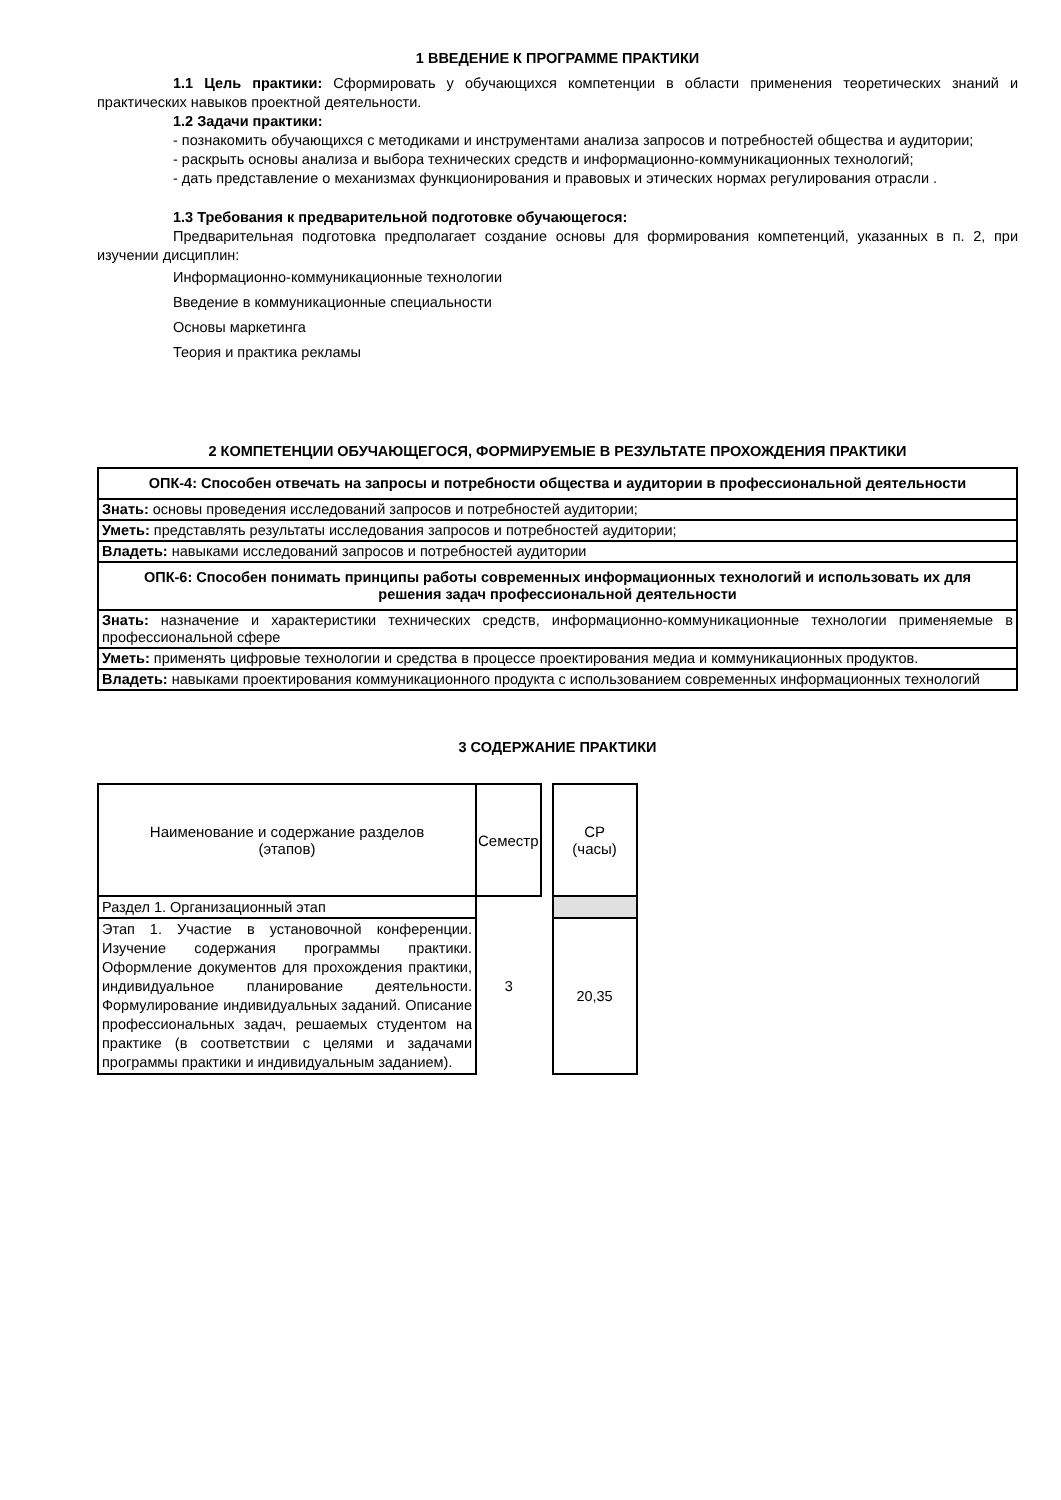1 ВВЕДЕНИЕ К ПРОГРАММЕ ПРАКТИКИ
1.1 Цель практики: Сформировать у обучающихся компетенции в области применения теоретических знаний и практических навыков проектной деятельности.
1.2 Задачи практики:
- познакомить обучающихся с методиками и инструментами анализа запросов и потребностей общества и аудитории;
- раскрыть основы анализа и выбора технических средств и информационно-коммуникационных технологий;
- дать представление о механизмах функционирования и правовых и этических нормах регулирования отрасли .
1.3 Требования к предварительной подготовке обучающегося:
Предварительная подготовка предполагает создание основы для формирования компетенций, указанных в п. 2, при изучении дисциплин:
Информационно-коммуникационные технологии
Введение в коммуникационные специальности
Основы маркетинга
Теория и практика рекламы
2 КОМПЕТЕНЦИИ ОБУЧАЮЩЕГОСЯ, ФОРМИРУЕМЫЕ В РЕЗУЛЬТАТЕ ПРОХОЖДЕНИЯ ПРАКТИКИ
| ОПК-4: Способен отвечать на запросы и потребности общества и аудитории в профессиональной деятельности |
| Знать: основы проведения исследований запросов и потребностей аудитории; |
| Уметь: представлять результаты исследования запросов и потребностей аудитории; |
| Владеть: навыками исследований запросов и потребностей аудитории |
| ОПК-6: Способен понимать принципы работы современных информационных технологий и использовать их для решения задач профессиональной деятельности |
| Знать: назначение и характеристики технических средств, информационно-коммуникационные технологии применяемые в профессиональной сфере |
| Уметь: применять цифровые технологии и средства в процессе проектирования медиа и коммуникационных продуктов. |
| Владеть: навыками проектирования коммуникационного продукта с использованием современных информационных технологий |
3 СОДЕРЖАНИЕ ПРАКТИКИ
| Наименование и содержание разделов (этапов) | Семестр | | СР (часы) |
| Раздел 1. Организационный этап | 3 | | |
| Этап 1. Участие в установочной конференции. Изучение содержания программы практики. Оформление документов для прохождения практики, индивидуальное планирование деятельности. Формулирование индивидуальных заданий. Описание профессиональных задач, решаемых студентом на практике (в соответствии с целями и задачами программы практики и индивидуальным заданием). | | | 20,35 |